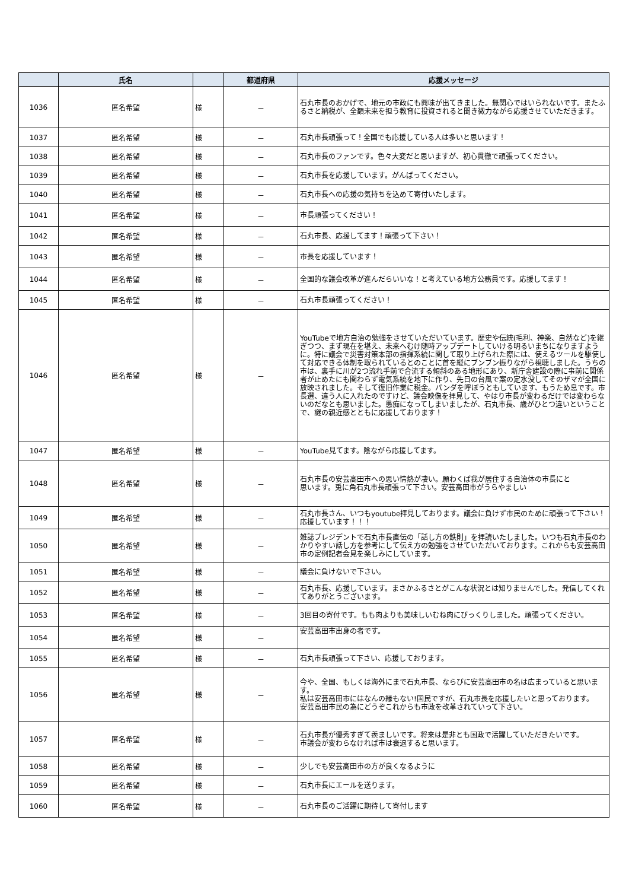| | 氏名 | | 都道府県 | 応援メッセージ |
| --- | --- | --- | --- | --- |
| 1036 | 匿名希望 | 様 | － | 石丸市長のおかげで、地元の市政にも興味が出てきました。無関心ではいられないです。またふるさと納税が、全額未来を担う教育に投資されると聞き微力ながら応援させていただきます。 |
| 1037 | 匿名希望 | 様 | － | 石丸市長頑張って！全国でも応援している人は多いと思います！ |
| 1038 | 匿名希望 | 様 | － | 石丸市長のファンです。色々大変だと思いますが、初心貫徹で頑張ってください。 |
| 1039 | 匿名希望 | 様 | － | 石丸市長を応援しています。がんばってください。 |
| 1040 | 匿名希望 | 様 | － | 石丸市長への応援の気持ちを込めて寄付いたします。 |
| 1041 | 匿名希望 | 様 | － | 市長頑張ってください！ |
| 1042 | 匿名希望 | 様 | － | 石丸市長、応援してます！頑張って下さい！ |
| 1043 | 匿名希望 | 様 | － | 市長を応援しています！ |
| 1044 | 匿名希望 | 様 | － | 全国的な議会改革が進んだらいいな！と考えている地方公務員です。応援してます！ |
| 1045 | 匿名希望 | 様 | － | 石丸市長頑張ってください！ |
| 1046 | 匿名希望 | 様 | － | YouTubeで地方自治の勉強をさせていただいています。歴史や伝統(毛利、神楽、自然など)を継ぎつつ、まず現在を堪え、未来へむけ随時アップデートしていける明るいまちになりますように。特に議会で災害対策本部の指揮系統に関して取り上げられた際には、使えるツールを駆使して対応できる体制を取られているとのことに首を縦にブンブン振りながら視聴しました。うちの市は、裏手に川が2つ流れ手前で合流する傾斜のある地形にあり、新庁舎建設の際に事前に関係者が止めたにも関わらず電気系統を地下に作り、先日の台風で案の定水没してそのザマが全国に放映されました。そして復旧作業に税金。パンダを呼ぼうともしています、もうため息です。市長選、違う人に入れたのですけど、議会映像を拝見して、やはり市長が変わるだけでは変わらないのだなとも思いました。愚痴になってしまいましたが、石丸市長、歳がひとつ違いということで、謎の親近感とともに応援しております！ |
| 1047 | 匿名希望 | 様 | － | YouTube見てます。陰ながら応援してます。 |
| 1048 | 匿名希望 | 様 | － | 石丸市長の安芸高田市への思い情熱が凄い。願わくば我が居住する自治体の市長にと 思います。兎に角石丸市長頑張って下さい。安芸高田市がうらやましい |
| 1049 | 匿名希望 | 様 | － | 石丸市長さん、いつもyoutube拝見しております。議会に負けず市民のために頑張って下さい！応援しています！！！ |
| 1050 | 匿名希望 | 様 | － | 雑誌プレジデントで石丸市長直伝の「話し方の鉄則」を拝読いたしました。いつも石丸市長のわかりやすい話し方を参考にして伝え方の勉強をさせていただいております。これからも安芸高田市の定例記者会見を楽しみにしています。 |
| 1051 | 匿名希望 | 様 | － | 議会に負けないで下さい。 |
| 1052 | 匿名希望 | 様 | － | 石丸市長、応援しています。まさかふるさとがこんな状況とは知りませんでした。発信してくれてありがとうございます。 |
| 1053 | 匿名希望 | 様 | － | 3回目の寄付です。もも肉よりも美味しいむね肉にびっくりしました。頑張ってください。 |
| 1054 | 匿名希望 | 様 | － | 安芸高田市出身の者です。 |
| 1055 | 匿名希望 | 様 | － | 石丸市長頑張って下さい、応援しております。 |
| 1056 | 匿名希望 | 様 | － | 今や、全国、もしくは海外にまで石丸市長、ならびに安芸高田市の名は広まっていると思います。 私は安芸高田市にはなんの縁もない!国民ですが、石丸市長を応援したいと思っております。 安芸高田市民の為にどうぞこれからも市政を改革されていって下さい。 |
| 1057 | 匿名希望 | 様 | － | 石丸市長が優秀すぎて羨ましいです。将来は是非とも国政で活躍していただきたいです。 市議会が変わらなければ市は衰退すると思います。 |
| 1058 | 匿名希望 | 様 | － | 少しでも安芸高田市の方が良くなるように |
| 1059 | 匿名希望 | 様 | － | 石丸市長にエールを送ります。 |
| 1060 | 匿名希望 | 様 | － | 石丸市長のご活躍に期待して寄付します |